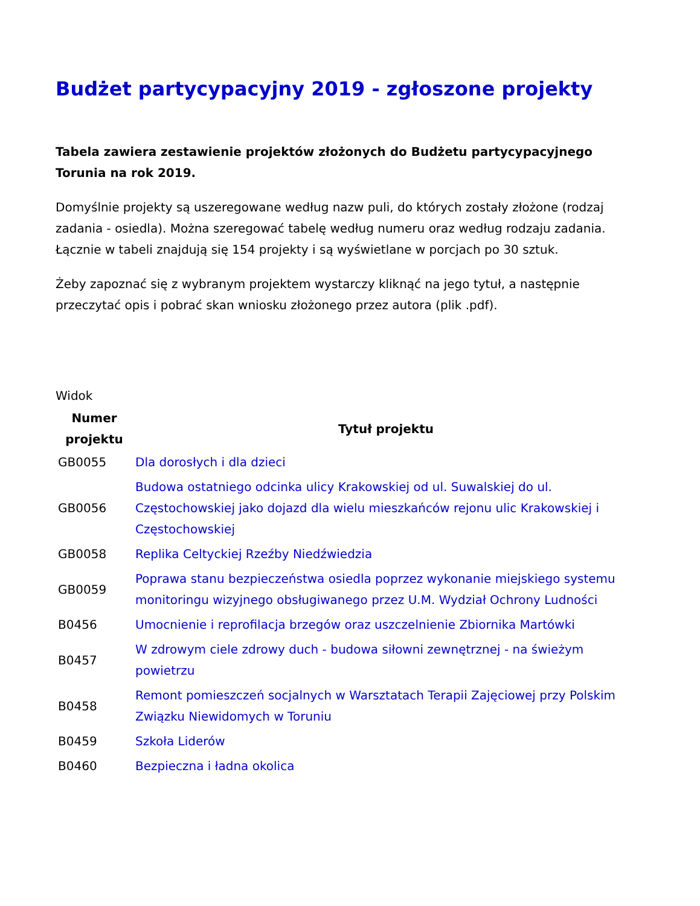Budżet partycypacyjny 2019 - zgłoszone projekty
Tabela zawiera zestawienie projektów złożonych do Budżetu partycypacyjnego Torunia na rok 2019.
Domyślnie projekty są uszeregowane według nazw puli, do których zostały złożone (rodzaj zadania - osiedla). Można szeregować tabelę według numeru oraz według rodzaju zadania. Łącznie w tabeli znajdują się 154 projekty i są wyświetlane w porcjach po 30 sztuk.
Żeby zapoznać się z wybranym projektem wystarczy kliknąć na jego tytuł, a następnie przeczytać opis i pobrać skan wniosku złożonego przez autora (plik .pdf).
Widok
| Numer projektu | Tytuł projektu |
| --- | --- |
| GB0055 | Dla dorosłych i dla dzieci |
| GB0056 | Budowa ostatniego odcinka ulicy Krakowskiej od ul. Suwalskiej do ul. Częstochowskiej jako dojazd dla wielu mieszkańców rejonu ulic Krakowskiej i Częstochowskiej |
| GB0058 | Replika Celtyckiej Rzeźby Niedźwiedzia |
| GB0059 | Poprawa stanu bezpieczeństwa osiedla poprzez wykonanie miejskiego systemu monitoringu wizyjnego obsługiwanego przez U.M. Wydział Ochrony Ludności |
| B0456 | Umocnienie i reprofilacja brzegów oraz uszczelnienie Zbiornika Martówki |
| B0457 | W zdrowym ciele zdrowy duch - budowa siłowni zewnętrznej - na świeżym powietrzu |
| B0458 | Remont pomieszczeń socjalnych w Warsztatach Terapii Zajęciowej przy Polskim Związku Niewidomych w Toruniu |
| B0459 | Szkoła Liderów |
| B0460 | Bezpieczna i ładna okolica |